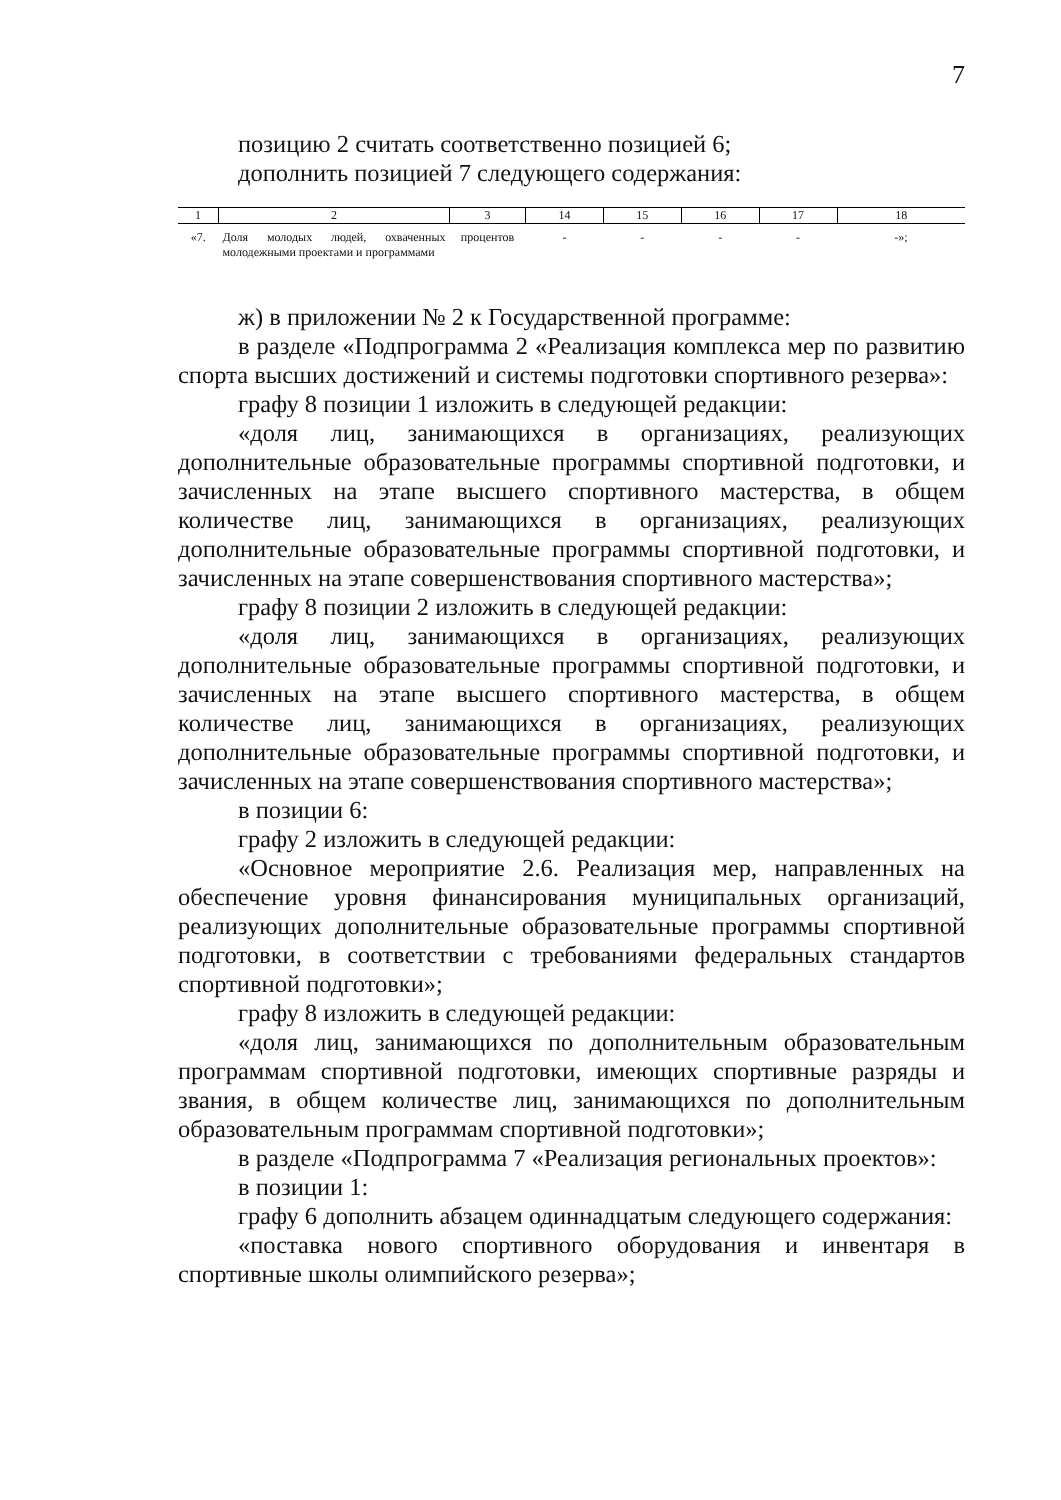7
позицию 2 считать соответственно позицией 6;
дополнить позицией 7 следующего содержания:
| 1 | 2 | 3 | 14 | 15 | 16 | 17 | 18 |
| --- | --- | --- | --- | --- | --- | --- | --- |
| «7. | Доля молодых людей, охваченных молодежными проектами и программами | процентов | - | - | - | - | -»; |
ж) в приложении № 2 к Государственной программе:
в разделе «Подпрограмма 2 «Реализация комплекса мер по развитию спорта высших достижений и системы подготовки спортивного резерва»:
графу 8 позиции 1 изложить в следующей редакции:
«доля лиц, занимающихся в организациях, реализующих дополнительные образовательные программы спортивной подготовки, и зачисленных на этапе высшего спортивного мастерства, в общем количестве лиц, занимающихся в организациях, реализующих дополнительные образовательные программы спортивной подготовки, и зачисленных на этапе совершенствования спортивного мастерства»;
графу 8 позиции 2 изложить в следующей редакции:
«доля лиц, занимающихся в организациях, реализующих дополнительные образовательные программы спортивной подготовки, и зачисленных на этапе высшего спортивного мастерства, в общем количестве лиц, занимающихся в организациях, реализующих дополнительные образовательные программы спортивной подготовки, и зачисленных на этапе совершенствования спортивного мастерства»;
в позиции 6:
графу 2 изложить в следующей редакции:
«Основное мероприятие 2.6. Реализация мер, направленных на обеспечение уровня финансирования муниципальных организаций, реализующих дополнительные образовательные программы спортивной подготовки, в соответствии с требованиями федеральных стандартов спортивной подготовки»;
графу 8 изложить в следующей редакции:
«доля лиц, занимающихся по дополнительным образовательным программам спортивной подготовки, имеющих спортивные разряды и звания, в общем количестве лиц, занимающихся по дополнительным образовательным программам спортивной подготовки»;
в разделе «Подпрограмма 7 «Реализация региональных проектов»:
в позиции 1:
графу 6 дополнить абзацем одиннадцатым следующего содержания:
«поставка нового спортивного оборудования и инвентаря в спортивные школы олимпийского резерва»;